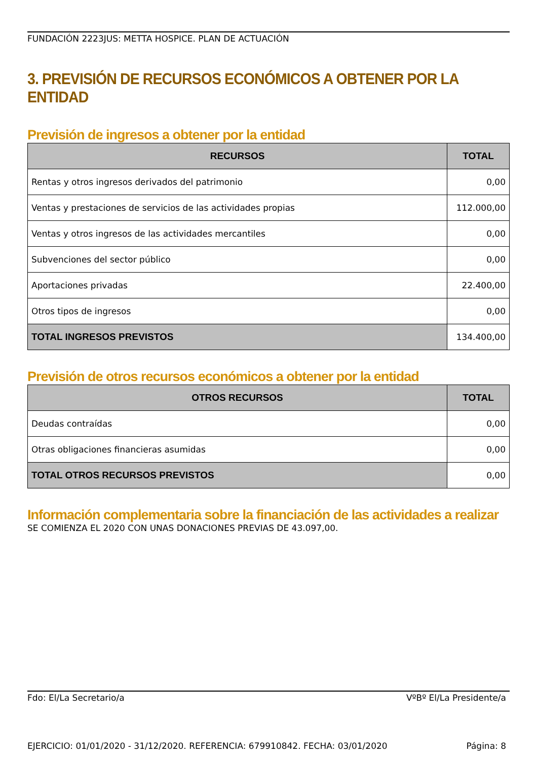FUNDACIÓN 2223JUS: METTA HOSPICE. PLAN DE ACTUACIÓN
3. PREVISIÓN DE RECURSOS ECONÓMICOS A OBTENER POR LA ENTIDAD
Previsión de ingresos a obtener por la entidad
| RECURSOS | TOTAL |
| --- | --- |
| Rentas y otros ingresos derivados del patrimonio | 0,00 |
| Ventas y prestaciones de servicios de las actividades propias | 112.000,00 |
| Ventas y otros ingresos de las actividades mercantiles | 0,00 |
| Subvenciones del sector público | 0,00 |
| Aportaciones privadas | 22.400,00 |
| Otros tipos de ingresos | 0,00 |
| TOTAL INGRESOS PREVISTOS | 134.400,00 |
Previsión de otros recursos económicos a obtener por la entidad
| OTROS RECURSOS | TOTAL |
| --- | --- |
| Deudas contraídas | 0,00 |
| Otras obligaciones financieras asumidas | 0,00 |
| TOTAL OTROS RECURSOS PREVISTOS | 0,00 |
Información complementaria sobre la financiación de las actividades a realizar
SE COMIENZA EL 2020 CON UNAS DONACIONES PREVIAS DE 43.097,00.
Fdo: El/La Secretario/a VºBº El/La Presidente/a
EJERCICIO: 01/01/2020 - 31/12/2020. REFERENCIA: 679910842. FECHA: 03/01/2020 Página: 8